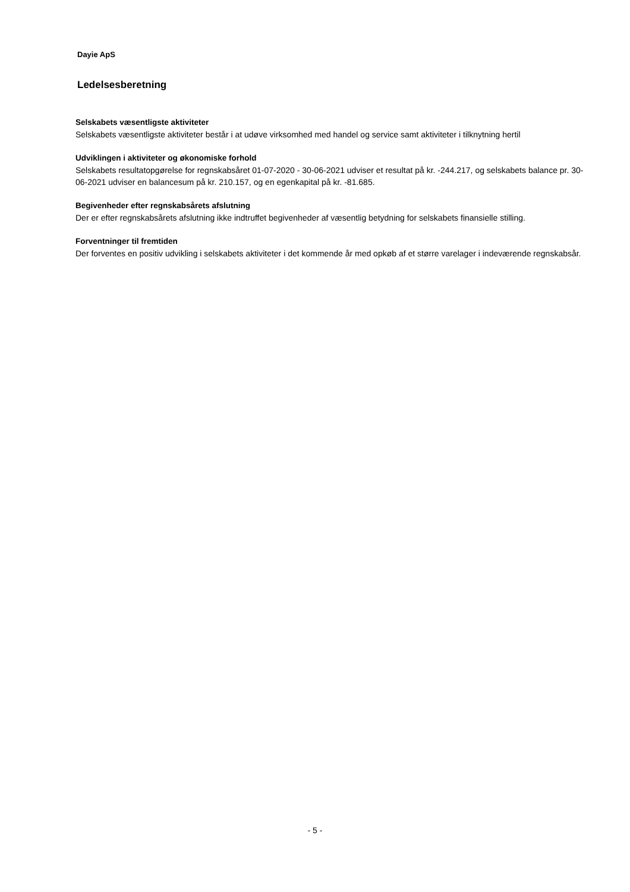Dayie ApS
Ledelsesberetning
Selskabets væsentligste aktiviteter
Selskabets væsentligste aktiviteter består i at udøve virksomhed med handel og service samt aktiviteter i tilknytning hertil
Udviklingen i aktiviteter og økonomiske forhold
Selskabets resultatopgørelse for regnskabsåret 01-07-2020 - 30-06-2021 udviser et resultat på kr. -244.217, og selskabets balance pr. 30-06-2021 udviser en balancesum på kr. 210.157, og en egenkapital på kr. -81.685.
Begivenheder efter regnskabsårets afslutning
Der er efter regnskabsårets afslutning ikke indtruffet begivenheder af væsentlig betydning for selskabets finansielle stilling.
Forventninger til fremtiden
Der forventes en positiv udvikling i selskabets aktiviteter i det kommende år med opkøb af et større varelager i indeværende regnskabsår.
- 5 -